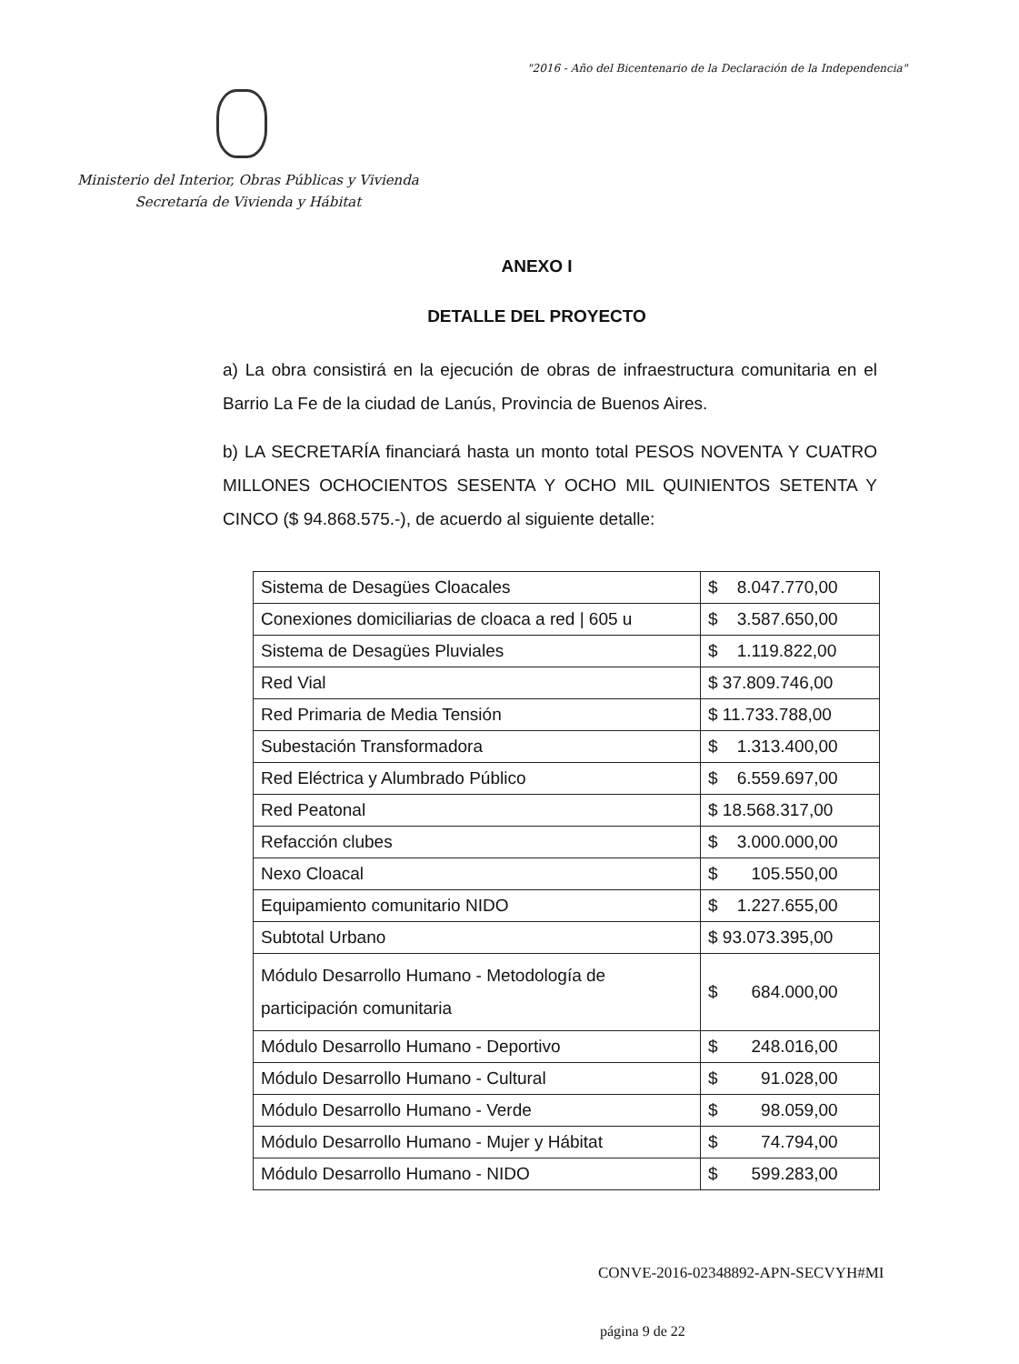"2016 - Año del Bicentenario de la Declaración de la Independencia"
Ministerio del Interior, Obras Públicas y Vivienda
Secretaría de Vivienda y Hábitat
ANEXO I
DETALLE DEL PROYECTO
a) La obra consistirá en la ejecución de obras de infraestructura comunitaria en el Barrio La Fe de la ciudad de Lanús, Provincia de Buenos Aires.
b) LA SECRETARÍA financiará hasta un monto total PESOS NOVENTA Y CUATRO MILLONES OCHOCIENTOS SESENTA Y OCHO MIL QUINIENTOS SETENTA Y CINCO ($ 94.868.575.-), de acuerdo al siguiente detalle:
| Sistema de Desagües Cloacales | $ 8.047.770,00 |
| Conexiones domiciliarias de cloaca a red / 605 u | $ 3.587.650,00 |
| Sistema de Desagües Pluviales | $ 1.119.822,00 |
| Red Vial | $ 37.809.746,00 |
| Red Primaria de Media Tensión | $ 11.733.788,00 |
| Subestación Transformadora | $ 1.313.400,00 |
| Red Eléctrica y Alumbrado Público | $ 6.559.697,00 |
| Red Peatonal | $ 18.568.317,00 |
| Refacción clubes | $ 3.000.000,00 |
| Nexo Cloacal | $ 105.550,00 |
| Equipamiento comunitario NIDO | $ 1.227.655,00 |
| Subtotal Urbano | $ 93.073.395,00 |
| Módulo Desarrollo Humano - Metodología de participación comunitaria | $ 684.000,00 |
| Módulo Desarrollo Humano - Deportivo | $ 248.016,00 |
| Módulo Desarrollo Humano - Cultural | $ 91.028,00 |
| Módulo Desarrollo Humano - Verde | $ 98.059,00 |
| Módulo Desarrollo Humano - Mujer y Hábitat | $ 74.794,00 |
| Módulo Desarrollo Humano - NIDO | $ 599.283,00 |
CONVE-2016-02348892-APN-SECVYH#MI
página 9 de 22